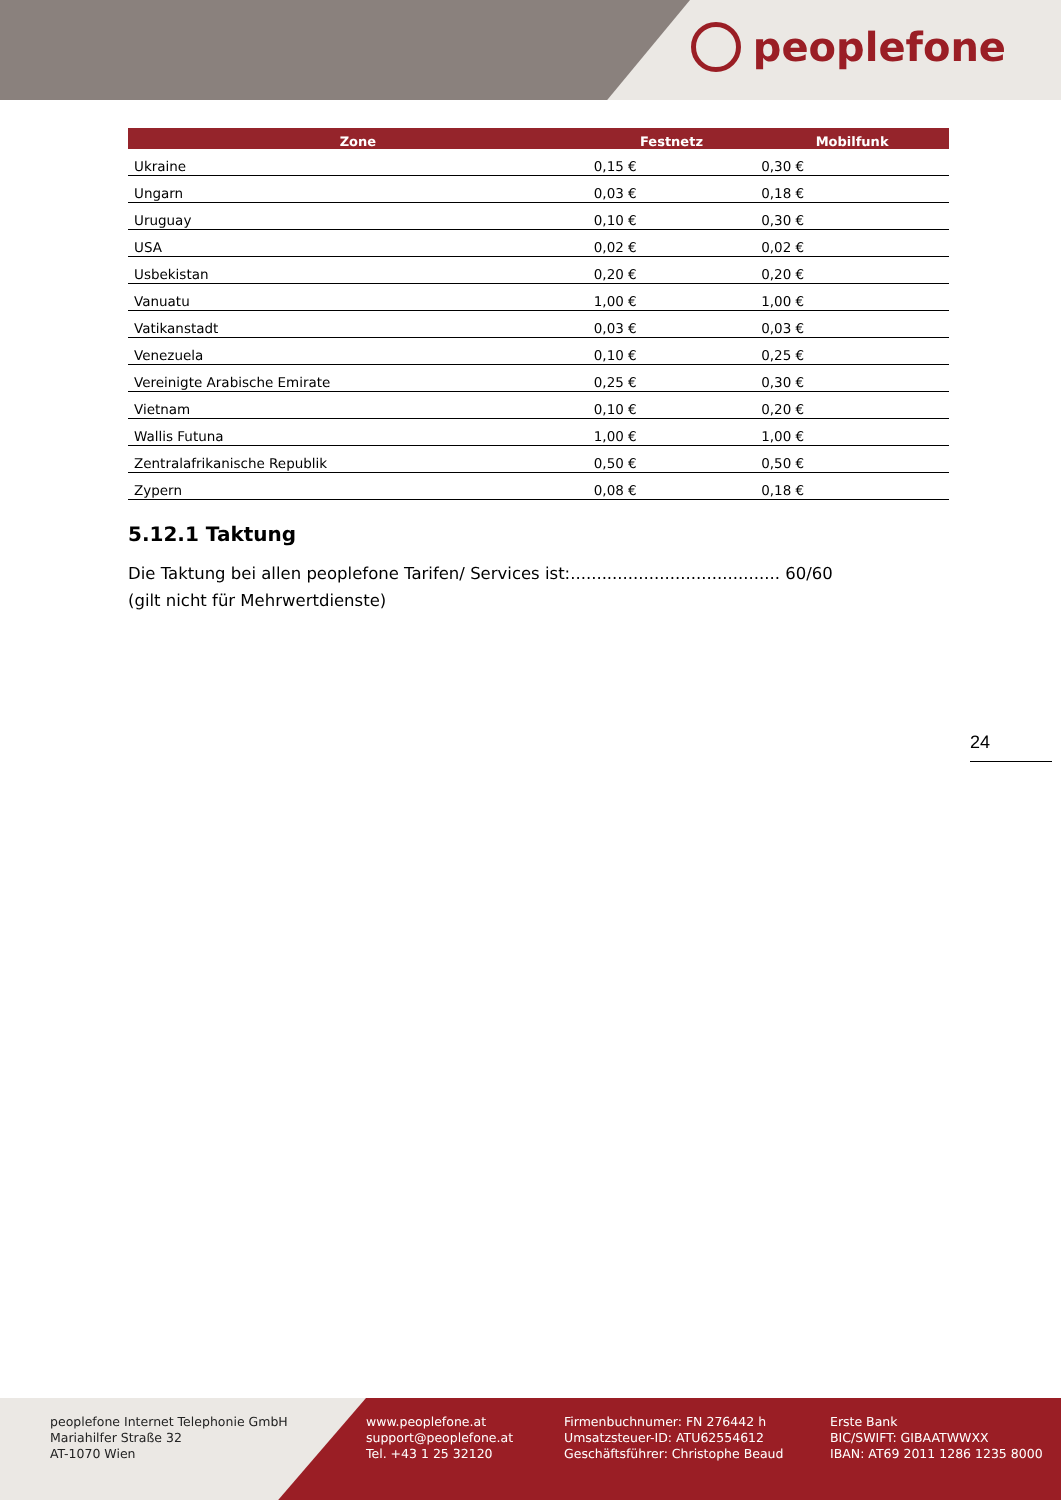peoplefone
| Zone | Festnetz | Mobilfunk |
| --- | --- | --- |
| Ukraine | 0,15 € | 0,30 € |
| Ungarn | 0,03 € | 0,18 € |
| Uruguay | 0,10 € | 0,30 € |
| USA | 0,02 € | 0,02 € |
| Usbekistan | 0,20 € | 0,20 € |
| Vanuatu | 1,00 € | 1,00 € |
| Vatikanstadt | 0,03 € | 0,03 € |
| Venezuela | 0,10 € | 0,25 € |
| Vereinigte Arabische Emirate | 0,25 € | 0,30 € |
| Vietnam | 0,10 € | 0,20 € |
| Wallis Futuna | 1,00 € | 1,00 € |
| Zentralafrikanische Republik | 0,50 € | 0,50 € |
| Zypern | 0,08 € | 0,18 € |
5.12.1 Taktung
Die Taktung bei allen peoplefone Tarifen/ Services ist:........................................ 60/60
(gilt nicht für Mehrwertdienste)
24
peoplefone Internet Telephonie GmbH
Mariahilfer Straße 32
AT-1070 Wien
www.peoplefone.at
support@peoplefone.at
Tel. +43 1 25 32120
Firmenbuchnumer: FN 276442 h
Umsatzsteuer-ID: ATU62554612
Geschäftsführer: Christophe Beaud
Erste Bank
BIC/SWIFT: GIBAATWWXX
IBAN: AT69 2011 1286 1235 8000